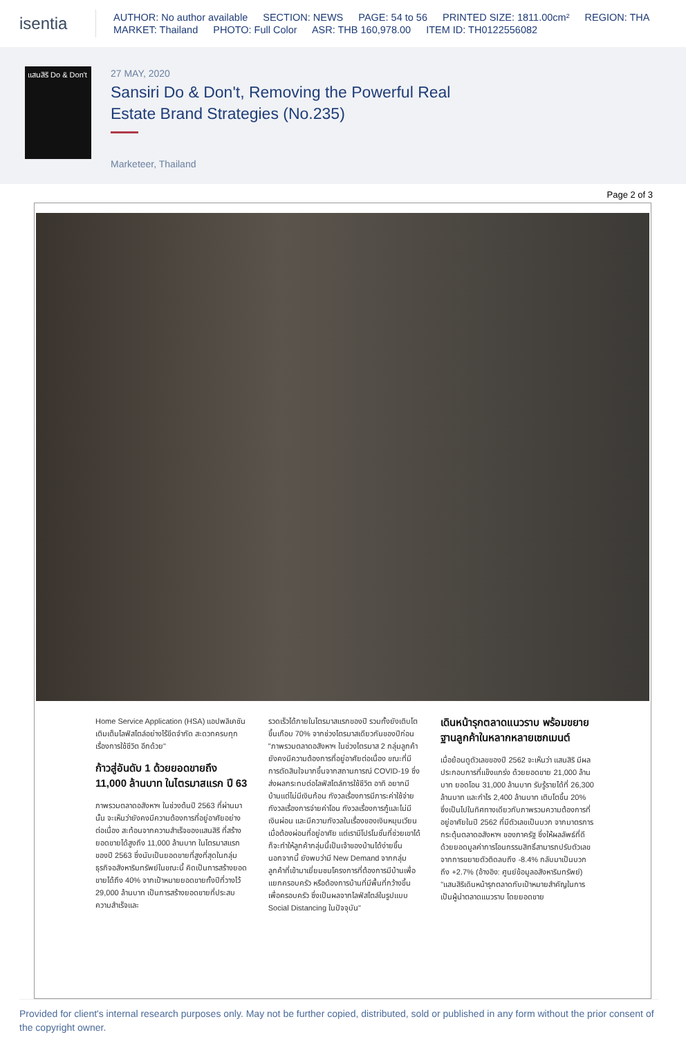isentia
AUTHOR: No author available SECTION: NEWS PAGE: 54 to 56 PRINTED SIZE: 1811.00cm² REGION: THA
MARKET: Thailand PHOTO: Full Color ASR: THB 160,978.00 ITEM ID: TH0122556082
แสนสิริ Do & Don't
27 MAY, 2020
Sansiri Do & Don't, Removing the Powerful Real Estate Brand Strategies (No.235)
Marketeer, Thailand
Page 2 of 3
Home Service Application (HSA) แอปพลิเคชันเติมเต็มไลฟ์สไตล์อย่างไร้ขีดจำกัด สะดวกครบทุกเรื่องการใช้ชีวิต อีกด้วย"
ก้าวสู่อันดับ 1 ด้วยยอดขายถึง 11,000 ล้านบาท ในไตรมาสแรก ปี 63
ภาพรวมตลาดอสังหาฯ ในช่วงต้นปี 2563 ที่ผ่านมานั้น จะเห็นว่ายังคงมีความต้องการที่อยู่อาศัยอย่างต่อเนื่อง สะท้อนจากความสำเร็จของแสนสิริ ที่สร้างยอดขายได้สูงถึง 11,000 ล้านบาท ในไตรมาสแรกของปี 2563 ซึ่งนับเป็นยอดขายที่สูงที่สุดในกลุ่มธุรกิจอสังหาริมทรัพย์ในขณะนี้ คิดเป็นการสร้างยอดขายได้ถึง 40% จากเป้าหมายยอดขายทั้งปีที่วางไว้ 29,000 ล้านบาท เป็นการสร้างยอดขายที่ประสบความสำเร็จและ
รวดเร็วได้ภายในไตรมาสแรกของปี รวมทั้งยังเติบโตขึ้นเกือบ 70% จากช่วงไตรมาสเดียวกันของปีก่อน
"ภาพรวมตลาดอสังหาฯ ในช่วงไตรมาส 2 กลุ่มลูกค้ายังคงมีความต้องการที่อยู่อาศัยต่อเนื่อง ขณะที่มีการตัดสินใจมากขึ้นจากสถานการณ์ COVID-19 ซึ่งส่งผลกระทบต่อไลฟ์สไตล์การใช้ชีวิต อาทิ อยากมีบ้านแต่ไม่มีเงินก้อน กังวลเรื่องการมีภาระค่าใช้จ่าย กังวลเรื่องการจ่ายค่าโอน กังวลเรื่องการกู้และไม่มีเงินผ่อน และมีความกังวลในเรื่องของเงินหมุนเวียนเมื่อต้องผ่อนที่อยู่อาศัย แต่เรามีโปรโมชั่นที่ช่วยเขาได้ ก็จะทำให้ลูกค้ากลุ่มนี้เป็นเจ้าของบ้านได้ง่ายขึ้น
นอกจากนี้ ยังพบว่ามี New Demand จากกลุ่มลูกค้าที่เข้ามาเยี่ยมชมโครงการที่ต้องการมีบ้านเพื่อแยกครอบครัว หรือต้องการบ้านที่มีพื้นที่กว้างขึ้นเพื่อครอบครัว ซึ่งเป็นผลจากไลฟ์สไตล์ในรูปแบบ Social Distancing ในปัจจุบัน"
เดินหน้ารุกตลาดแนวราบ พร้อมขยายฐานลูกค้าในหลากหลายเซกเมนต์
เมื่อย้อนดูตัวเลขของปี 2562 จะเห็นว่า แสนสิริ มีผลประกอบการที่แข็งแกร่ง ด้วยยอดขาย 21,000 ล้านบาท ยอดโอน 31,000 ล้านบาท รับรู้รายได้ที่ 26,300 ล้านบาท และกำไร 2,400 ล้านบาท เติบโตขึ้น 20%
ซึ่งเป็นไปในทิศทางเดียวกับภาพรวมความต้องการที่อยู่อาศัยในปี 2562 ที่มีตัวเลขเป็นบวก จากมาตรการกระตุ้นตลาดอสังหาฯ ของภาครัฐ ซึ่งให้ผลลัพธ์ที่ดี ด้วยยอดมูลค่าการโอนกรรมสิทธิ์สามารถปรับตัวเลขจากการขยายตัวติดลบถึง -8.4% กลับมาเป็นบวกถึง +2.7% (อ้างอิง: ศูนย์ข้อมูลอสังหาริมทรัพย์)
"แสนสิริเดินหน้ารุกตลาดกับเป้าหมายสำคัญในการเป็นผู้นำตลาดแนวราบ โดยยอดขาย
Provided for client's internal research purposes only. May not be further copied, distributed, sold or published in any form without the prior consent of the copyright owner.